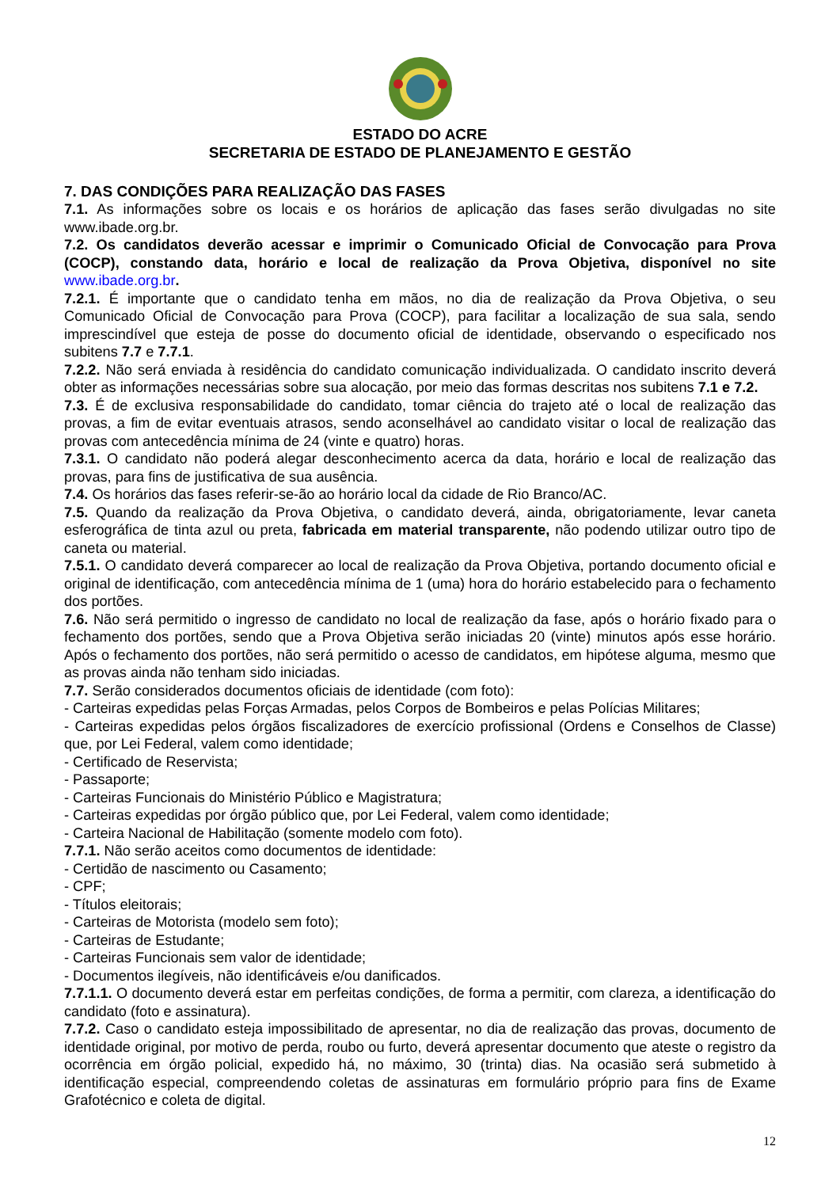ESTADO DO ACRE
SECRETARIA DE ESTADO DE PLANEJAMENTO E GESTÃO
7. DAS CONDIÇÕES PARA REALIZAÇÃO DAS FASES
7.1. As informações sobre os locais e os horários de aplicação das fases serão divulgadas no site www.ibade.org.br.
7.2. Os candidatos deverão acessar e imprimir o Comunicado Oficial de Convocação para Prova (COCP), constando data, horário e local de realização da Prova Objetiva, disponível no site www.ibade.org.br.
7.2.1. É importante que o candidato tenha em mãos, no dia de realização da Prova Objetiva, o seu Comunicado Oficial de Convocação para Prova (COCP), para facilitar a localização de sua sala, sendo imprescindível que esteja de posse do documento oficial de identidade, observando o especificado nos subitens 7.7 e 7.7.1.
7.2.2. Não será enviada à residência do candidato comunicação individualizada. O candidato inscrito deverá obter as informações necessárias sobre sua alocação, por meio das formas descritas nos subitens 7.1 e 7.2.
7.3. É de exclusiva responsabilidade do candidato, tomar ciência do trajeto até o local de realização das provas, a fim de evitar eventuais atrasos, sendo aconselhável ao candidato visitar o local de realização das provas com antecedência mínima de 24 (vinte e quatro) horas.
7.3.1. O candidato não poderá alegar desconhecimento acerca da data, horário e local de realização das provas, para fins de justificativa de sua ausência.
7.4. Os horários das fases referir-se-ão ao horário local da cidade de Rio Branco/AC.
7.5. Quando da realização da Prova Objetiva, o candidato deverá, ainda, obrigatoriamente, levar caneta esferográfica de tinta azul ou preta, fabricada em material transparente, não podendo utilizar outro tipo de caneta ou material.
7.5.1. O candidato deverá comparecer ao local de realização da Prova Objetiva, portando documento oficial e original de identificação, com antecedência mínima de 1 (uma) hora do horário estabelecido para o fechamento dos portões.
7.6. Não será permitido o ingresso de candidato no local de realização da fase, após o horário fixado para o fechamento dos portões, sendo que a Prova Objetiva serão iniciadas 20 (vinte) minutos após esse horário. Após o fechamento dos portões, não será permitido o acesso de candidatos, em hipótese alguma, mesmo que as provas ainda não tenham sido iniciadas.
7.7. Serão considerados documentos oficiais de identidade (com foto):
- Carteiras expedidas pelas Forças Armadas, pelos Corpos de Bombeiros e pelas Polícias Militares;
- Carteiras expedidas pelos órgãos fiscalizadores de exercício profissional (Ordens e Conselhos de Classe) que, por Lei Federal, valem como identidade;
- Certificado de Reservista;
- Passaporte;
- Carteiras Funcionais do Ministério Público e Magistratura;
- Carteiras expedidas por órgão público que, por Lei Federal, valem como identidade;
- Carteira Nacional de Habilitação (somente modelo com foto).
7.7.1. Não serão aceitos como documentos de identidade:
- Certidão de nascimento ou Casamento;
- CPF;
- Títulos eleitorais;
- Carteiras de Motorista (modelo sem foto);
- Carteiras de Estudante;
- Carteiras Funcionais sem valor de identidade;
- Documentos ilegíveis, não identificáveis e/ou danificados.
7.7.1.1. O documento deverá estar em perfeitas condições, de forma a permitir, com clareza, a identificação do candidato (foto e assinatura).
7.7.2. Caso o candidato esteja impossibilitado de apresentar, no dia de realização das provas, documento de identidade original, por motivo de perda, roubo ou furto, deverá apresentar documento que ateste o registro da ocorrência em órgão policial, expedido há, no máximo, 30 (trinta) dias. Na ocasião será submetido à identificação especial, compreendendo coletas de assinaturas em formulário próprio para fins de Exame Grafotécnico e coleta de digital.
12